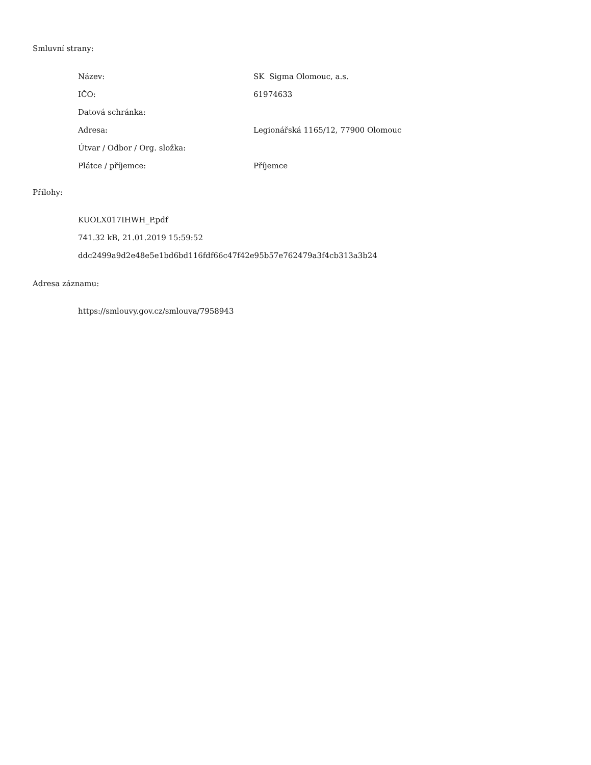Smluvní strany:
| Název: | SK Sigma Olomouc, a.s. |
| IČO: | 61974633 |
| Datová schránka: | |
| Adresa: | Legionářská 1165/12, 77900 Olomouc |
| Útvar / Odbor / Org. složka: | |
| Plátce / příjemce: | Příjemce |
Přílohy:
KUOLX017IHWH_P.pdf
741.32 kB, 21.01.2019 15:59:52
ddc2499a9d2e48e5e1bd6bd116fdf66c47f42e95b57e762479a3f4cb313a3b24
Adresa záznamu:
https://smlouvy.gov.cz/smlouva/7958943